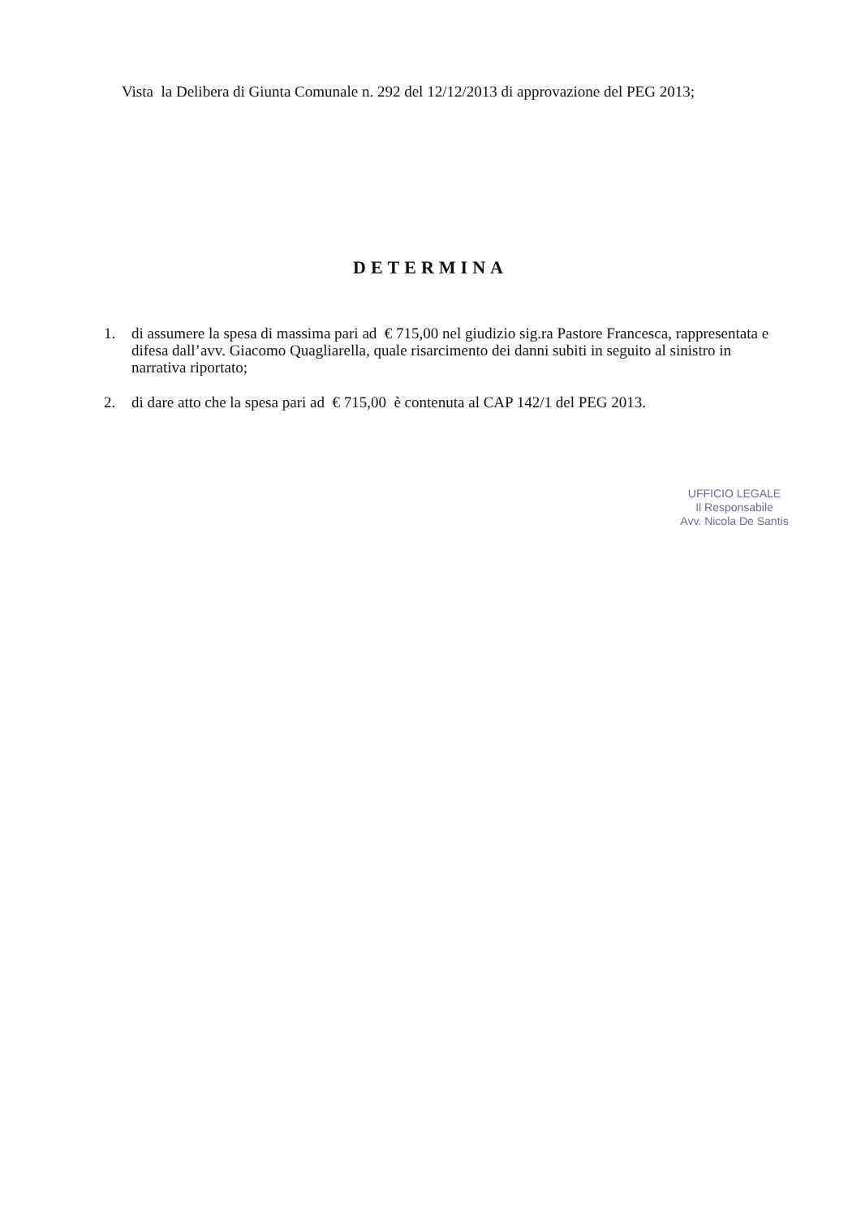Vista la Delibera di Giunta Comunale n. 292 del 12/12/2013 di approvazione del PEG 2013;
DETERMINA
1. di assumere la spesa di massima pari ad € 715,00 nel giudizio sig.ra Pastore Francesca, rappresentata e difesa dall’avv. Giacomo Quagliarella, quale risarcimento dei danni subiti in seguito al sinistro in narrativa riportato;
2. di dare atto che la spesa pari ad € 715,00 è contenuta al CAP 142/1 del PEG 2013.
UFFICIO LEGALE
Il Responsabile
Avv. Nicola De Santis